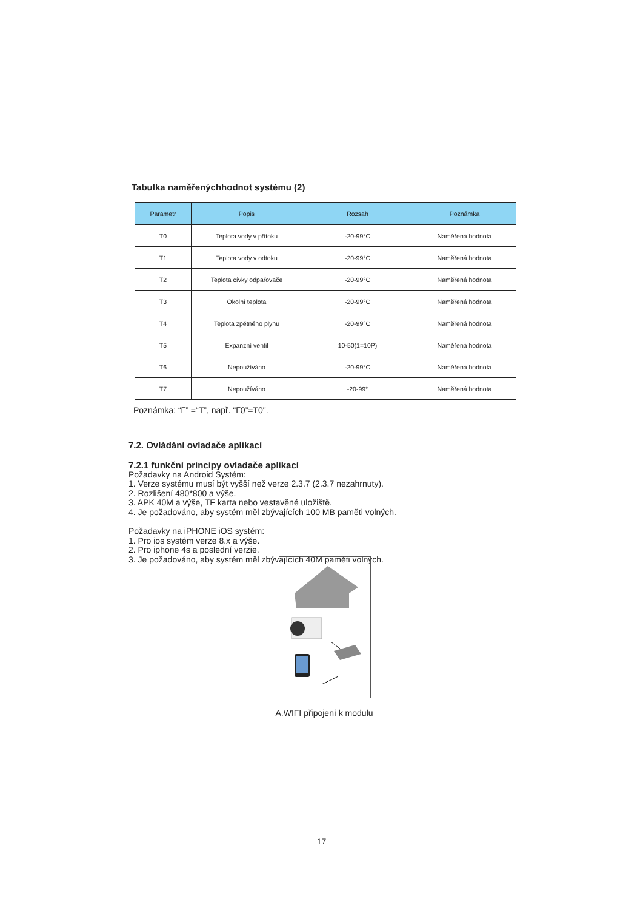Tabulka naměřenýchhodnot systému (2)
| Parametr | Popis | Rozsah | Poznámka |
| --- | --- | --- | --- |
| T0 | Teplota vody v přítoku | -20-99°C | Naměřená hodnota |
| T1 | Teplota vody v odtoku | -20-99°C | Naměřená hodnota |
| T2 | Teplota cívky odpařovače | -20-99°C | Naměřená hodnota |
| T3 | Okolní teplota | -20-99°C | Naměřená hodnota |
| T4 | Teplota zpětného plynu | -20-99°C | Naměřená hodnota |
| T5 | Expanzní ventil | 10-50(1=10P) | Naměřená hodnota |
| T6 | Nepoužíváno | -20-99°C | Naměřená hodnota |
| T7 | Nepoužíváno | -20-99° | Naměřená hodnota |
Poznámka: “Γ” =“T”, např. “Γ0”=T0".
7.2. Ovládání ovladače aplikací
7.2.1 funkční principy ovladače aplikací
Požadavky na Android Systém:
1. Verze systému musí být vyšší než verze 2.3.7 (2.3.7 nezahrnuty).
2. Rozlišení 480*800 a výše.
3. APK 40M a výše, TF karta nebo vestavěné uložiště.
4. Je požadováno, aby systém měl zbývajících 100 MB paměti volných.
Požadavky na iPHONE iOS systém:
1. Pro ios systém verze 8.x a výše.
2. Pro iphone 4s a poslední verzie.
3. Je požadováno, aby systém měl zbývajících 40M paměti volných.
A.WIFI připojení k modulu
17